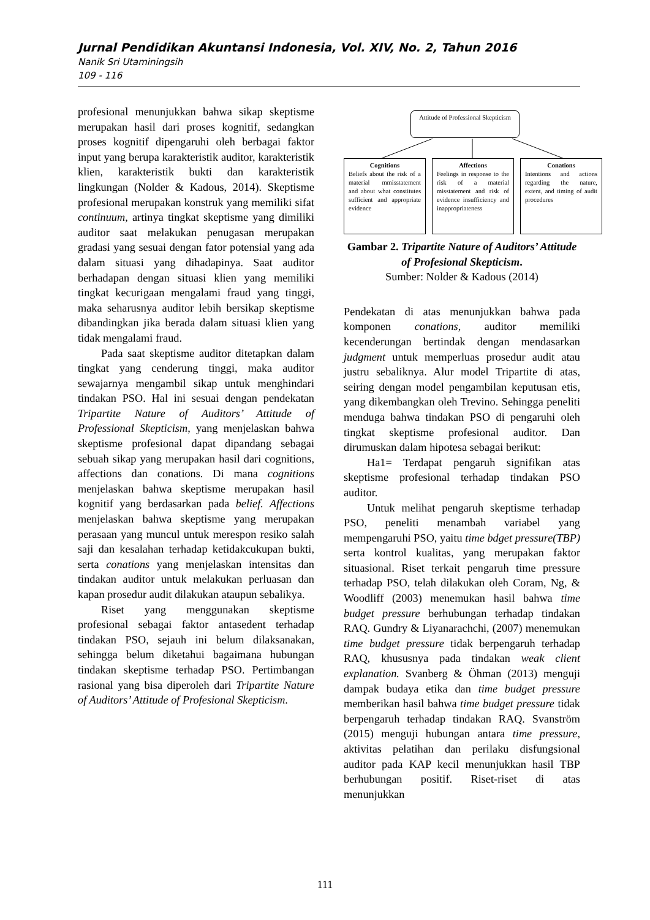Jurnal Pendidikan Akuntansi Indonesia, Vol. XIV, No. 2, Tahun 2016
Nanik Sri Utaminingsih
109 - 116
profesional menunjukkan bahwa sikap skeptisme merupakan hasil dari proses kognitif, sedangkan proses kognitif dipengaruhi oleh berbagai faktor input yang berupa karakteristik auditor, karakteristik klien, karakteristik bukti dan karakteristik lingkungan (Nolder & Kadous, 2014). Skeptisme profesional merupakan konstruk yang memiliki sifat continuum, artinya tingkat skeptisme yang dimiliki auditor saat melakukan penugasan merupakan gradasi yang sesuai dengan fator potensial yang ada dalam situasi yang dihadapinya. Saat auditor berhadapan dengan situasi klien yang memiliki tingkat kecurigaan mengalami fraud yang tinggi, maka seharusnya auditor lebih bersikap skeptisme dibandingkan jika berada dalam situasi klien yang tidak mengalami fraud.
Pada saat skeptisme auditor ditetapkan dalam tingkat yang cenderung tinggi, maka auditor sewajarnya mengambil sikap untuk menghindari tindakan PSO. Hal ini sesuai dengan pendekatan Tripartite Nature of Auditors’ Attitude of Professional Skepticism, yang menjelaskan bahwa skeptisme profesional dapat dipandang sebagai sebuah sikap yang merupakan hasil dari cognitions, affections dan conations. Di mana cognitions menjelaskan bahwa skeptisme merupakan hasil kognitif yang berdasarkan pada belief. Affections menjelaskan bahwa skeptisme yang merupakan perasaan yang muncul untuk merespon resiko salah saji dan kesalahan terhadap ketidakcukupan bukti, serta conations yang menjelaskan intensitas dan tindakan auditor untuk melakukan perluasan dan kapan prosedur audit dilakukan ataupun sebalikya.
Riset yang menggunakan skeptisme profesional sebagai faktor antasedent terhadap tindakan PSO, sejauh ini belum dilaksanakan, sehingga belum diketahui bagaimana hubungan tindakan skeptisme terhadap PSO. Pertimbangan rasional yang bisa diperoleh dari Tripartite Nature of Auditors’ Attitude of Profesional Skepticism.
Attitude of Professional Skepticism
Cognitions
Beliefs about the risk of a material mmisstatement and about what constitutes sufficient and appropriate evidence
Affections
Feelings in response to the risk of a material misstatement and risk of evidence insufficiency and inappropriateness
Conations
Intentions and actions regarding the nature, extent, and timing of audit procedures
Gambar 2. Tripartite Nature of Auditors’ Attitude of Profesional Skepticism.
Sumber: Nolder & Kadous (2014)
Pendekatan di atas menunjukkan bahwa pada komponen conations, auditor memiliki kecenderungan bertindak dengan mendasarkan judgment untuk memperluas prosedur audit atau justru sebaliknya. Alur model Tripartite di atas, seiring dengan model pengambilan keputusan etis, yang dikembangkan oleh Trevino. Sehingga peneliti menduga bahwa tindakan PSO di pengaruhi oleh tingkat skeptisme profesional auditor. Dan dirumuskan dalam hipotesa sebagai berikut:
Ha1= Terdapat pengaruh signifikan atas skeptisme profesional terhadap tindakan PSO auditor.
Untuk melihat pengaruh skeptisme terhadap PSO, peneliti menambah variabel yang mempengaruhi PSO, yaitu time bdget pressure(TBP) serta kontrol kualitas, yang merupakan faktor situasional. Riset terkait pengaruh time pressure terhadap PSO, telah dilakukan oleh Coram, Ng, & Woodliff (2003) menemukan hasil bahwa time budget pressure berhubungan terhadap tindakan RAQ. Gundry & Liyanarachchi, (2007) menemukan time budget pressure tidak berpengaruh terhadap RAQ, khususnya pada tindakan weak client explanation. Svanberg & Öhman (2013) menguji dampak budaya etika dan time budget pressure memberikan hasil bahwa time budget pressure tidak berpengaruh terhadap tindakan RAQ. Svanström (2015) menguji hubungan antara time pressure, aktivitas pelatihan dan perilaku disfungsional auditor pada KAP kecil menunjukkan hasil TBP berhubungan positif. Riset-riset di atas menunjukkan
111